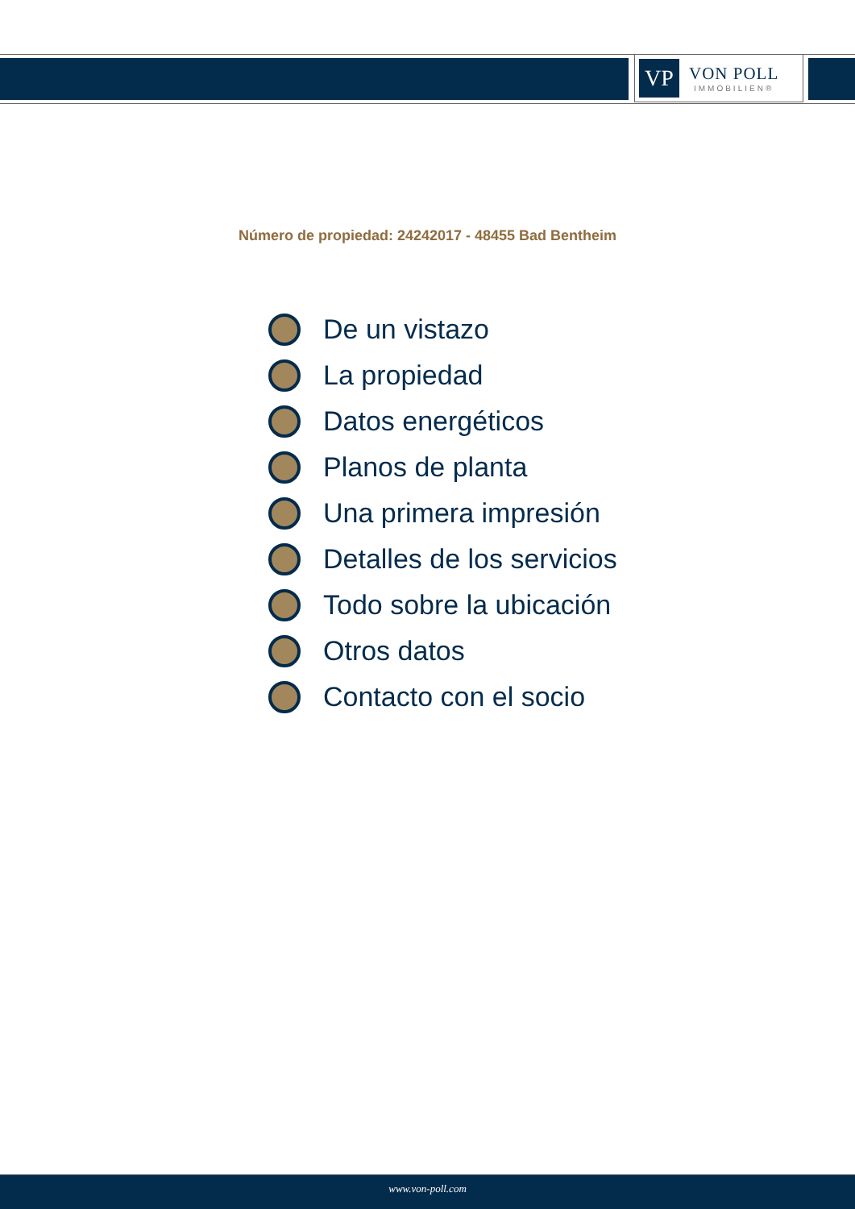VP
VON POLL
IMMOBILIEN®
Número de propiedad: 24242017 - 48455 Bad Bentheim
De un vistazo
La propiedad
Datos energéticos
Planos de planta
Una primera impresión
Detalles de los servicios
Todo sobre la ubicación
Otros datos
Contacto con el socio
www.von-poll.com